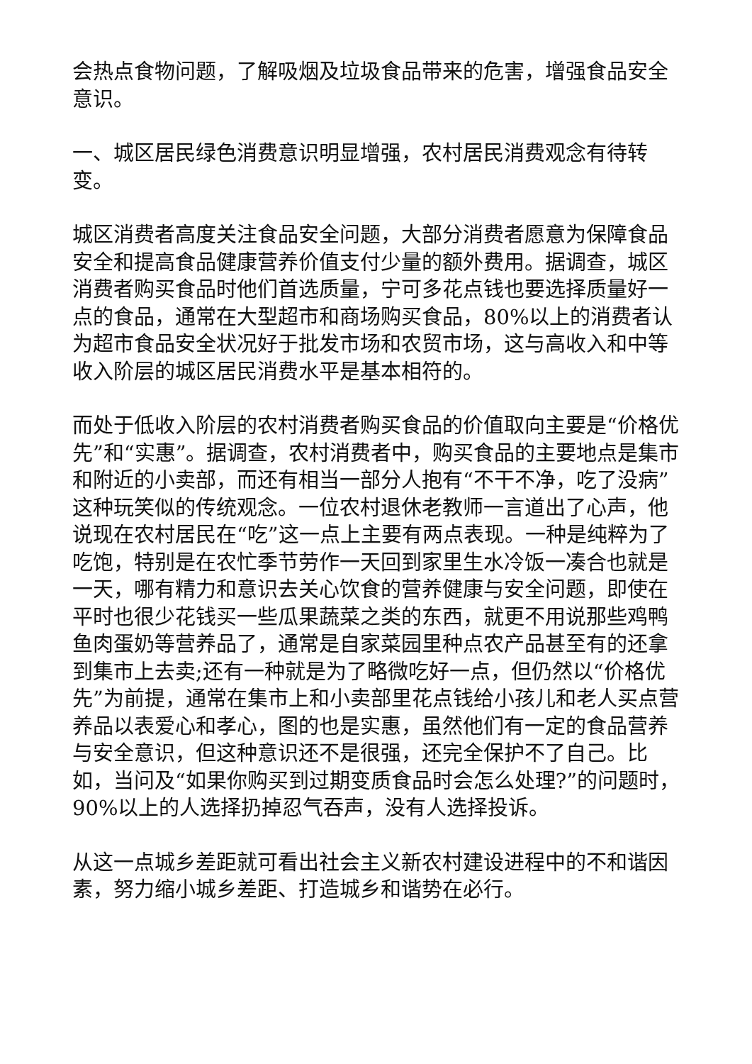会热点食物问题，了解吸烟及垃圾食品带来的危害，增强食品安全意识。
一、城区居民绿色消费意识明显增强，农村居民消费观念有待转变。
城区消费者高度关注食品安全问题，大部分消费者愿意为保障食品安全和提高食品健康营养价值支付少量的额外费用。据调查，城区消费者购买食品时他们首选质量，宁可多花点钱也要选择质量好一点的食品，通常在大型超市和商场购买食品，80%以上的消费者认为超市食品安全状况好于批发市场和农贸市场，这与高收入和中等收入阶层的城区居民消费水平是基本相符的。
而处于低收入阶层的农村消费者购买食品的价值取向主要是“价格优先”和“实惠”。据调查，农村消费者中，购买食品的主要地点是集市和附近的小卖部，而还有相当一部分人抱有“不干不净，吃了没病”这种玩笑似的传统观念。一位农村退休老教师一言道出了心声，他说现在农村居民在“吃”这一点上主要有两点表现。一种是纯粹为了吃饱，特别是在农忙季节劳作一天回到家里生水冷饭一凑合也就是一天，哪有精力和意识去关心饮食的营养健康与安全问题，即使在平时也很少花钱买一些瓜果蔬菜之类的东西，就更不用说那些鸡鸭鱼肉蛋奶等营养品了，通常是自家菜园里种点农产品甚至有的还拿到集市上去卖;还有一种就是为了略微吃好一点，但仍然以“价格优先”为前提，通常在集市上和小卖部里花点钱给小孩儿和老人买点营养品以表爱心和孝心，图的也是实惠，虽然他们有一定的食品营养与安全意识，但这种意识还不是很强，还完全保护不了自己。比如，当问及“如果你购买到过期变质食品时会怎么处理?”的问题时，90%以上的人选择扔掉忍气吞声，没有人选择投诉。
从这一点城乡差距就可看出社会主义新农村建设进程中的不和谐因素，努力缩小城乡差距、打造城乡和谐势在必行。